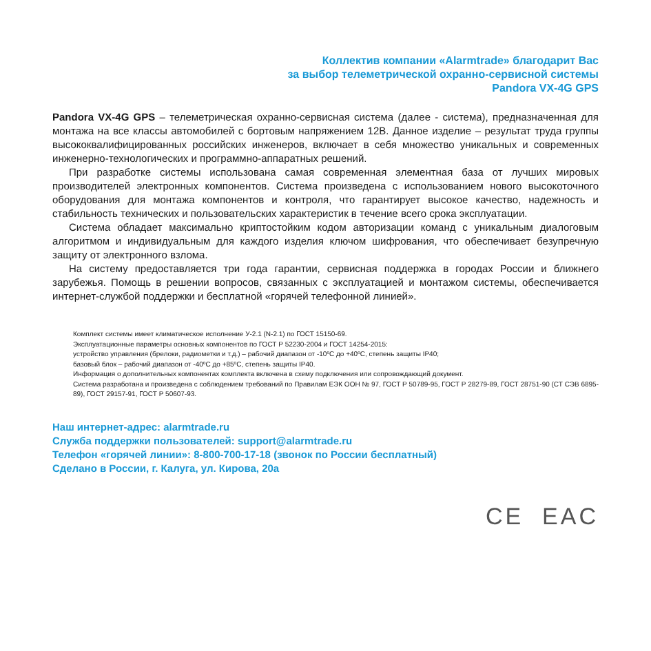Коллектив компании «Alarmtrade» благодарит Вас
за выбор телеметрической охранно-сервисной системы
Pandora VX-4G GPS
Pandora VX-4G GPS – телеметрическая охранно-сервисная система (далее - система), предназначенная для монтажа на все классы автомобилей с бортовым напряжением 12В. Данное изделие – результат труда группы высококвалифицированных российских инженеров, включает в себя множество уникальных и современных инженерно-технологических и программно-аппаратных решений.
При разработке системы использована самая современная элементная база от лучших мировых производителей электронных компонентов. Система произведена с использованием нового высокоточного оборудования для монтажа компонентов и контроля, что гарантирует высокое качество, надежность и стабильность технических и пользовательских характеристик в течение всего срока эксплуатации.
Система обладает максимально криптостойким кодом авторизации команд с уникальным диалоговым алгоритмом и индивидуальным для каждого изделия ключом шифрования, что обеспечивает безупречную защиту от электронного взлома.
На систему предоставляется три года гарантии, сервисная поддержка в городах России и ближнего зарубежья. Помощь в решении вопросов, связанных с эксплуатацией и монтажом системы, обеспечивается интернет-службой поддержки и бесплатной «горячей телефонной линией».
Комплект системы имеет климатическое исполнение У-2.1 (N-2.1) по ГОСТ 15150-69.
Эксплуатационные параметры основных компонентов по ГОСТ Р 52230-2004 и ГОСТ 14254-2015:
устройство управления (брелоки, радиометки и т.д.) – рабочий диапазон от -10ºС до +40ºС, степень защиты IP40;
базовый блок – рабочий диапазон от -40ºС до +85ºС, степень защиты IP40.
Информация о дополнительных компонентах комплекта включена в схему подключения или сопровождающий документ.
Система разработана и произведена с соблюдением требований по Правилам ЕЭК ООН № 97, ГОСТ Р 50789-95, ГОСТ Р 28279-89, ГОСТ 28751-90 (СТ СЭВ 6895-89), ГОСТ 29157-91, ГОСТ Р 50607-93.
Наш интернет-адрес: alarmtrade.ru
Служба поддержки пользователей: support@alarmtrade.ru
Телефон «горячей линии»: 8-800-700-17-18 (звонок по России бесплатный)
Сделано в России, г. Калуга, ул. Кирова, 20а
CE EAC